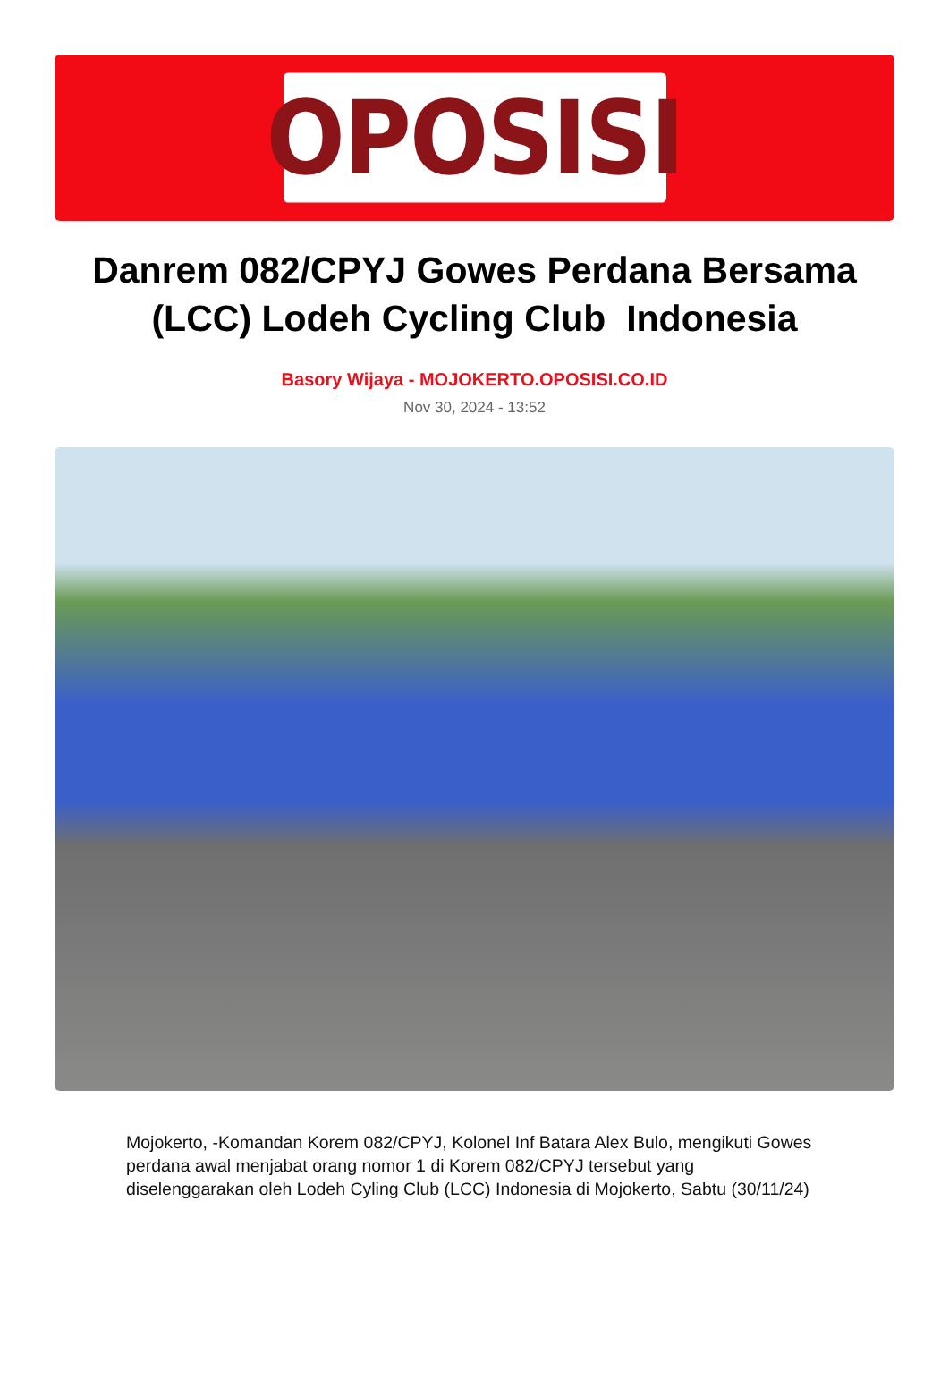OPOSISI
Danrem 082/CPYJ Gowes Perdana Bersama (LCC) Lodeh Cycling Club Indonesia
Basory Wijaya - MOJOKERTO.OPOSISI.CO.ID
Nov 30, 2024 - 13:52
Mojokerto, -Komandan Korem 082/CPYJ, Kolonel Inf Batara Alex Bulo, mengikuti Gowes perdana awal menjabat orang nomor 1 di Korem 082/CPYJ tersebut yang diselenggarakan oleh Lodeh Cyling Club (LCC) Indonesia di Mojokerto, Sabtu (30/11/24)